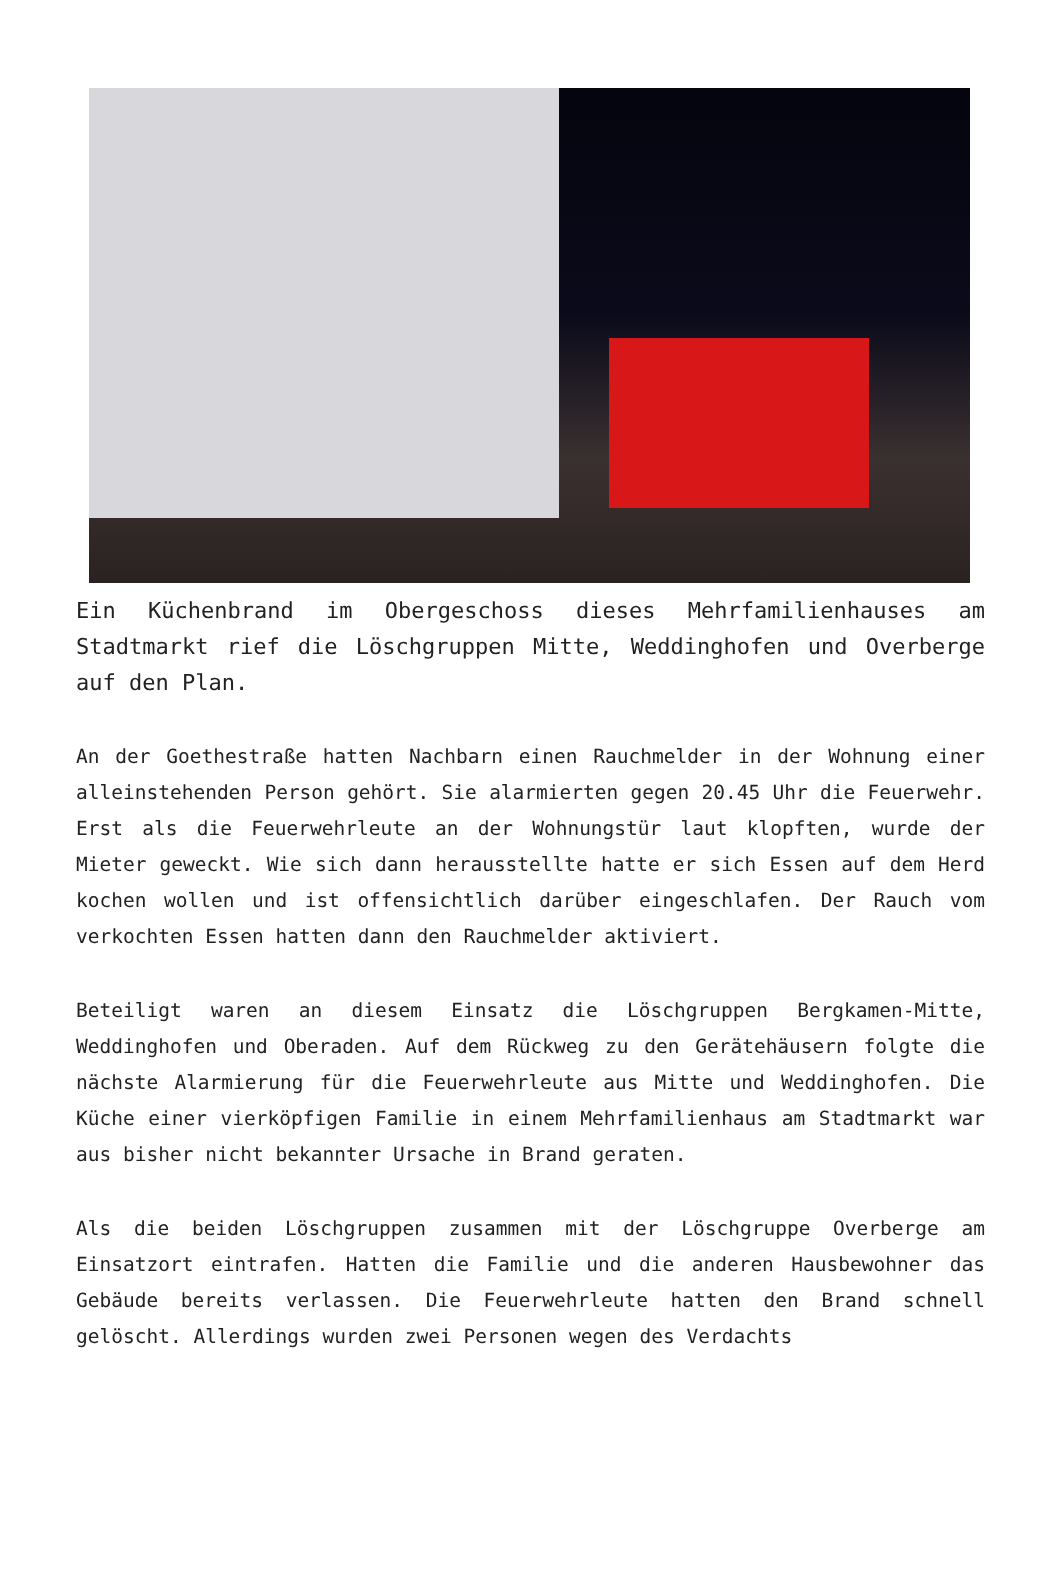Ein Küchenbrand im Obergeschoss dieses Mehrfamilienhauses am Stadtmarkt rief die Löschgruppen Mitte, Weddinghofen und Overberge auf den Plan.
An der Goethestraße hatten Nachbarn einen Rauchmelder in der Wohnung einer alleinstehenden Person gehört. Sie alarmierten gegen 20.45 Uhr die Feuerwehr. Erst als die Feuerwehrleute an der Wohnungstür laut klopften, wurde der Mieter geweckt. Wie sich dann herausstellte hatte er sich Essen auf dem Herd kochen wollen und ist offensichtlich darüber eingeschlafen. Der Rauch vom verkochten Essen hatten dann den Rauchmelder aktiviert.
Beteiligt waren an diesem Einsatz die Löschgruppen Bergkamen-Mitte, Weddinghofen und Oberaden. Auf dem Rückweg zu den Gerätehäusern folgte die nächste Alarmierung für die Feuerwehrleute aus Mitte und Weddinghofen. Die Küche einer vierköpfigen Familie in einem Mehrfamilienhaus am Stadtmarkt war aus bisher nicht bekannter Ursache in Brand geraten.
Als die beiden Löschgruppen zusammen mit der Löschgruppe Overberge am Einsatzort eintrafen. Hatten die Familie und die anderen Hausbewohner das Gebäude bereits verlassen. Die Feuerwehrleute hatten den Brand schnell gelöscht. Allerdings wurden zwei Personen wegen des Verdachts